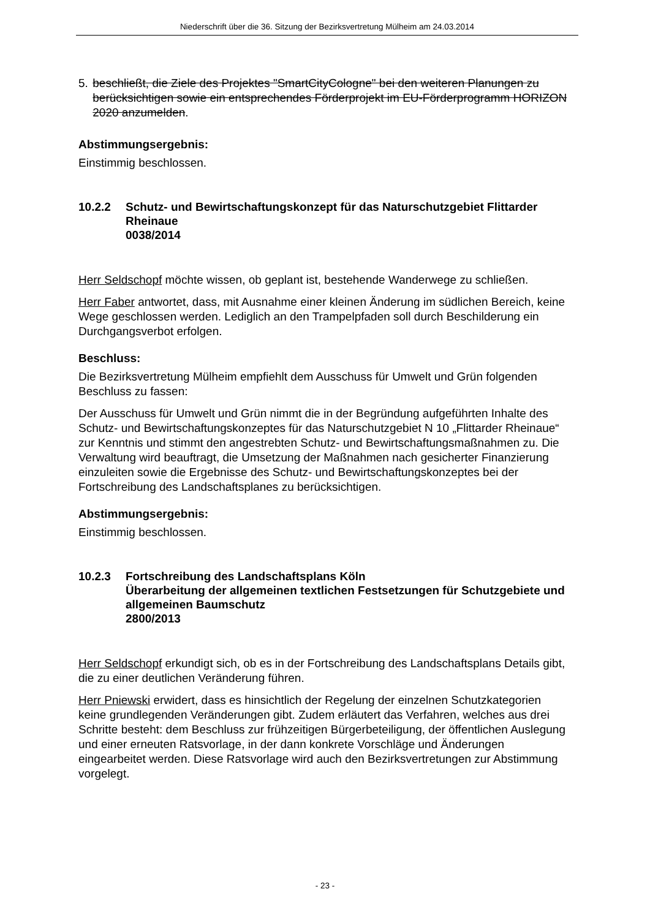Niederschrift über die 36. Sitzung der Bezirksvertretung Mülheim am 24.03.2014
5. beschließt, die Ziele des Projektes "SmartCityCologne" bei den weiteren Planungen zu berücksichtigen sowie ein entsprechendes Förderprojekt im EU-Förderprogramm HORIZON 2020 anzumelden.
Abstimmungsergebnis:
Einstimmig beschlossen.
10.2.2 Schutz- und Bewirtschaftungskonzept für das Naturschutzgebiet Flittarder Rheinaue
0038/2014
Herr Seldschopf möchte wissen, ob geplant ist, bestehende Wanderwege zu schließen.
Herr Faber antwortet, dass, mit Ausnahme einer kleinen Änderung im südlichen Bereich, keine Wege geschlossen werden. Lediglich an den Trampelpfaden soll durch Beschilderung ein Durchgangsverbot erfolgen.
Beschluss:
Die Bezirksvertretung Mülheim empfiehlt dem Ausschuss für Umwelt und Grün folgenden Beschluss zu fassen:
Der Ausschuss für Umwelt und Grün nimmt die in der Begründung aufgeführten Inhalte des Schutz- und Bewirtschaftungskonzeptes für das Naturschutzgebiet N 10 „Flittarder Rheinaue“ zur Kenntnis und stimmt den angestrebten Schutz- und Bewirtschaftungsmaßnahmen zu. Die Verwaltung wird beauftragt, die Umsetzung der Maßnahmen nach gesicherter Finanzierung einzuleiten sowie die Ergebnisse des Schutz- und Bewirtschaftungskonzeptes bei der Fortschreibung des Landschaftsplanes zu berücksichtigen.
Abstimmungsergebnis:
Einstimmig beschlossen.
10.2.3 Fortschreibung des Landschaftsplans Köln
Überarbeitung der allgemeinen textlichen Festsetzungen für Schutzgebiete und allgemeinen Baumschutz
2800/2013
Herr Seldschopf erkundigt sich, ob es in der Fortschreibung des Landschaftsplans Details gibt, die zu einer deutlichen Veränderung führen.
Herr Pniewski erwidert, dass es hinsichtlich der Regelung der einzelnen Schutzkategorien keine grundlegenden Veränderungen gibt. Zudem erläutert das Verfahren, welches aus drei Schritte besteht: dem Beschluss zur frühzeitigen Bürgerbeteiligung, der öffentlichen Auslegung und einer erneuten Ratsvorlage, in der dann konkrete Vorschläge und Änderungen eingearbeitet werden. Diese Ratsvorlage wird auch den Bezirksvertretungen zur Abstimmung vorgelegt.
- 23 -